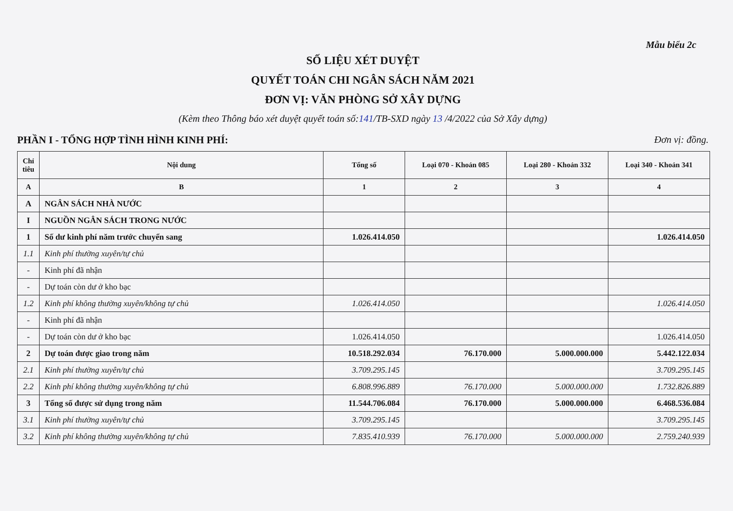Mẫu biểu 2c
SỐ LIỆU XÉT DUYỆT
QUYẾT TOÁN CHI NGÂN SÁCH NĂM 2021
ĐƠN VỊ: VĂN PHÒNG SỞ XÂY DỰNG
(Kèm theo Thông báo xét duyệt quyết toán số:141/TB-SXD ngày 13 /4/2022 của Sở Xây dựng)
PHẦN I - TỔNG HỢP TÌNH HÌNH KINH PHÍ: Đơn vị: đồng.
| Chỉ tiêu | Nội dung | Tổng số | Loại 070 - Khoản 085 | Loại 280 - Khoản 332 | Loại 340 - Khoản 341 |
| --- | --- | --- | --- | --- | --- |
| A | B | 1 | 2 | 3 | 4 |
| A | NGÂN SÁCH NHÀ NƯỚC | | | | |
| I | NGUỒN NGÂN SÁCH TRONG NƯỚC | | | | |
| 1 | Số dư kinh phí năm trước chuyển sang | 1.026.414.050 | | | 1.026.414.050 |
| 1.1 | Kinh phí thường xuyên/tự chủ | | | | |
| - | Kinh phí đã nhận | | | | |
| - | Dự toán còn dư ở kho bạc | | | | |
| 1.2 | Kinh phí không thường xuyên/không tự chủ | 1.026.414.050 | | | 1.026.414.050 |
| - | Kinh phí đã nhận | | | | |
| - | Dự toán còn dư ở kho bạc | 1.026.414.050 | | | 1.026.414.050 |
| 2 | Dự toán được giao trong năm | 10.518.292.034 | 76.170.000 | 5.000.000.000 | 5.442.122.034 |
| 2.1 | Kinh phí thường xuyên/tự chủ | 3.709.295.145 | | | 3.709.295.145 |
| 2.2 | Kinh phí không thường xuyên/không tự chủ | 6.808.996.889 | 76.170.000 | 5.000.000.000 | 1.732.826.889 |
| 3 | Tổng số được sử dụng trong năm | 11.544.706.084 | 76.170.000 | 5.000.000.000 | 6.468.536.084 |
| 3.1 | Kinh phí thường xuyên/tự chủ | 3.709.295.145 | | | 3.709.295.145 |
| 3.2 | Kinh phí không thường xuyên/không tự chủ | 7.835.410.939 | 76.170.000 | 5.000.000.000 | 2.759.240.939 |